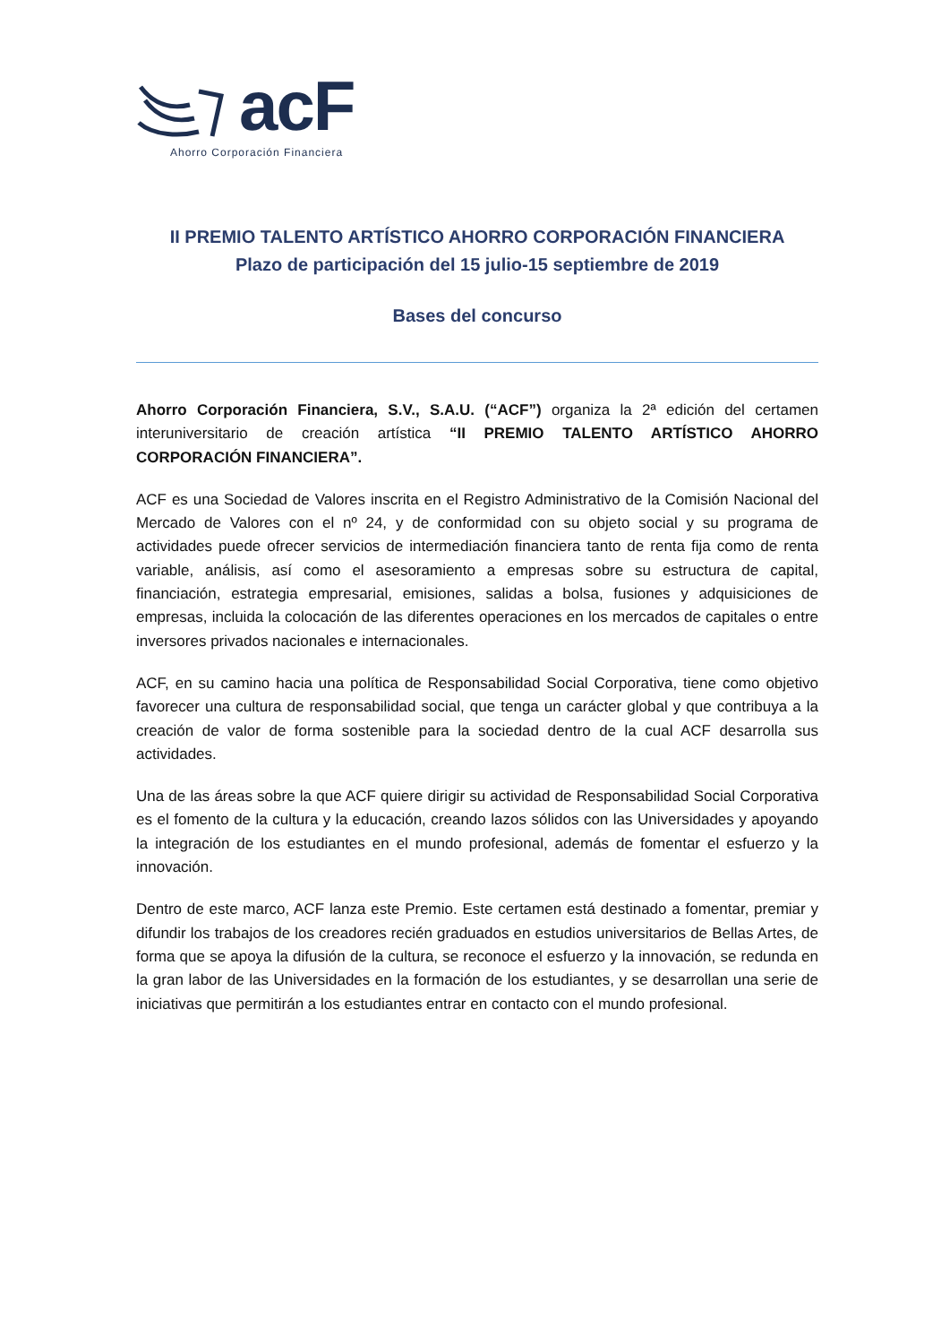acF
Ahorro Corporación Financiera
II PREMIO TALENTO ARTÍSTICO AHORRO CORPORACIÓN FINANCIERA
Plazo de participación del 15 julio-15 septiembre de 2019
Bases del concurso
Ahorro Corporación Financiera, S.V., S.A.U. (“ACF”) organiza la 2ª edición del certamen interuniversitario de creación artística “II PREMIO TALENTO ARTÍSTICO AHORRO CORPORACIÓN FINANCIERA”.
ACF es una Sociedad de Valores inscrita en el Registro Administrativo de la Comisión Nacional del Mercado de Valores con el nº 24, y de conformidad con su objeto social y su programa de actividades puede ofrecer servicios de intermediación financiera tanto de renta fija como de renta variable, análisis, así como el asesoramiento a empresas sobre su estructura de capital, financiación, estrategia empresarial, emisiones, salidas a bolsa, fusiones y adquisiciones de empresas, incluida la colocación de las diferentes operaciones en los mercados de capitales o entre inversores privados nacionales e internacionales.
ACF, en su camino hacia una política de Responsabilidad Social Corporativa, tiene como objetivo favorecer una cultura de responsabilidad social, que tenga un carácter global y que contribuya a la creación de valor de forma sostenible para la sociedad dentro de la cual ACF desarrolla sus actividades.
Una de las áreas sobre la que ACF quiere dirigir su actividad de Responsabilidad Social Corporativa es el fomento de la cultura y la educación, creando lazos sólidos con las Universidades y apoyando la integración de los estudiantes en el mundo profesional, además de fomentar el esfuerzo y la innovación.
Dentro de este marco, ACF lanza este Premio. Este certamen está destinado a fomentar, premiar y difundir los trabajos de los creadores recién graduados en estudios universitarios de Bellas Artes, de forma que se apoya la difusión de la cultura, se reconoce el esfuerzo y la innovación, se redunda en la gran labor de las Universidades en la formación de los estudiantes, y se desarrollan una serie de iniciativas que permitirán a los estudiantes entrar en contacto con el mundo profesional.